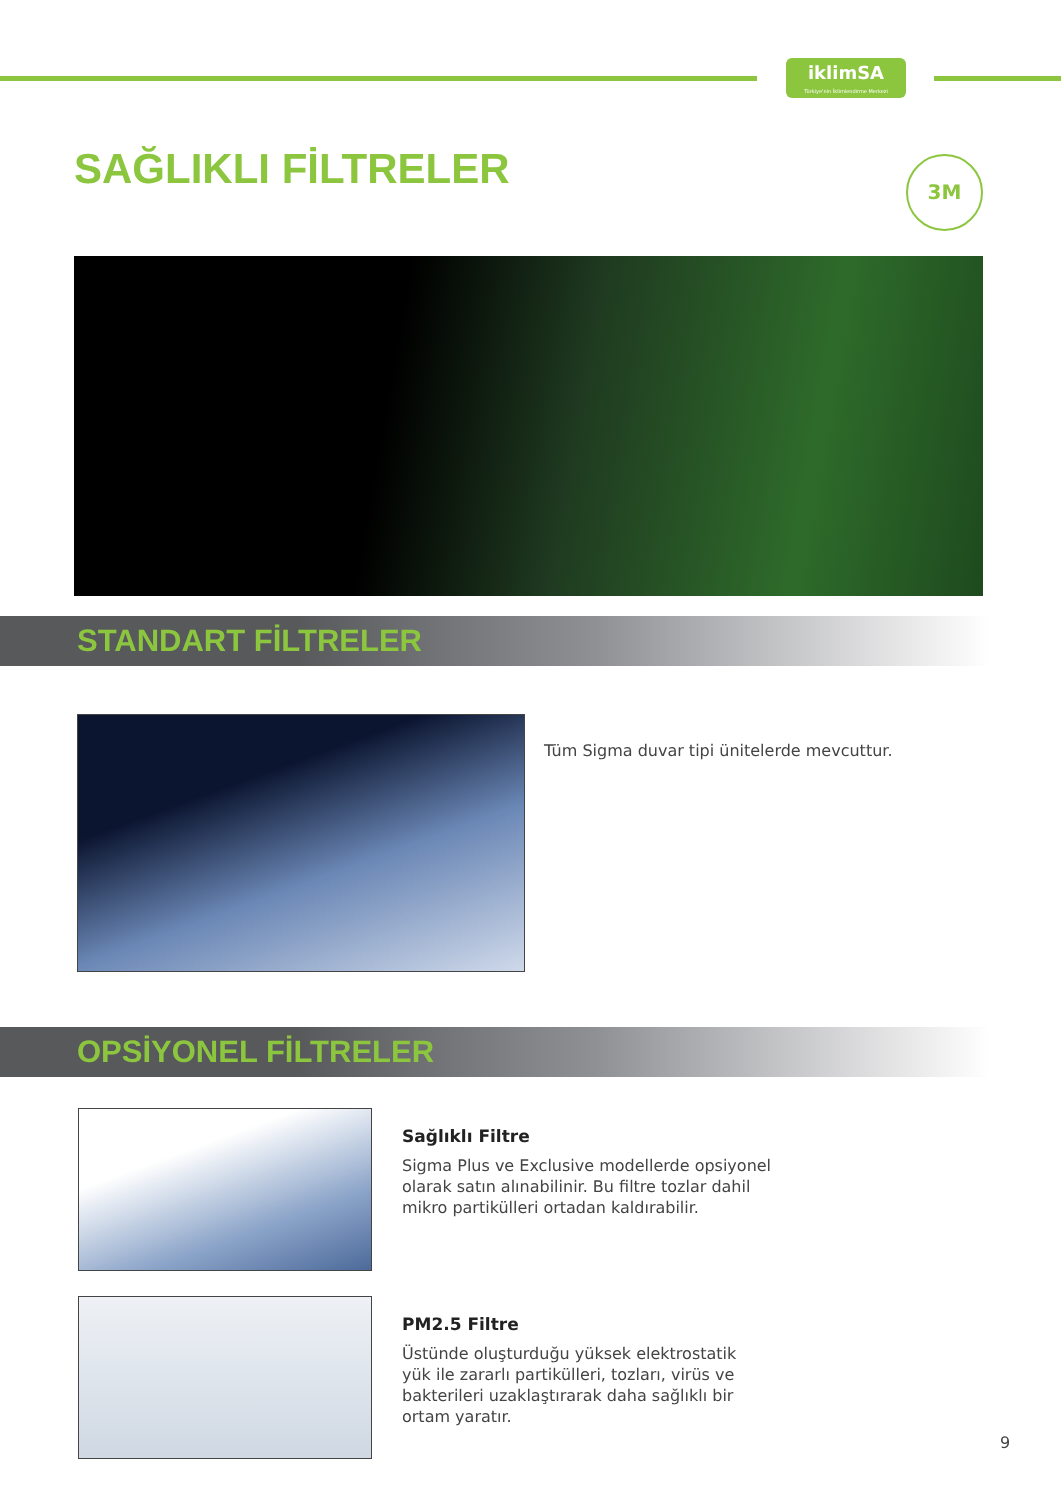iklimSA
Türkiye'nin İklimlendirme Merkezi
SAĞLIKLI FİLTRELER 3M
STANDART FİLTRELER
Tüm Sigma duvar tipi ünitelerde mevcuttur.
OPSİYONEL FİLTRELER
Sağlıklı Filtre
Sigma Plus ve Exclusive modellerde opsiyonel olarak satın alınabilinir. Bu filtre tozlar dahil mikro partikülleri ortadan kaldırabilir.
PM2.5 Filtre
Üstünde oluşturduğu yüksek elektrostatik yük ile zararlı partikülleri, tozları, virüs ve bakterileri uzaklaştırarak daha sağlıklı bir ortam yaratır.
9